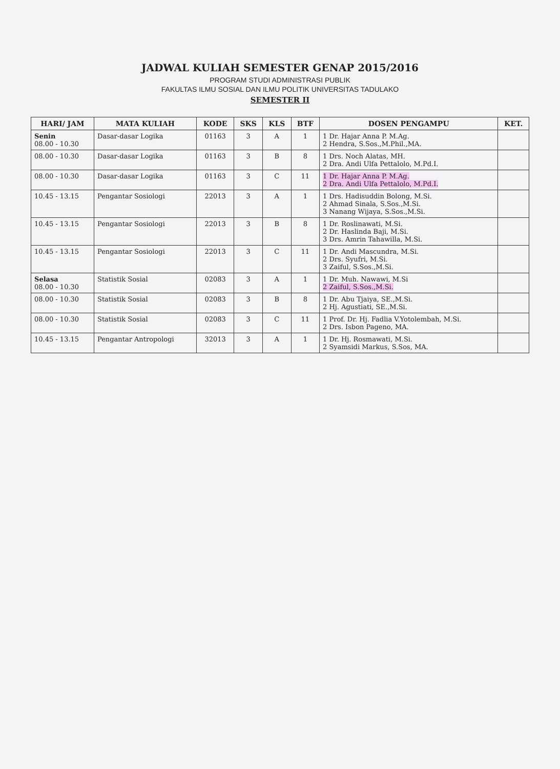JADWAL KULIAH SEMESTER GENAP 2015/2016
PROGRAM STUDI ADMINISTRASI PUBLIK
FAKULTAS ILMU SOSIAL DAN ILMU POLITIK UNIVERSITAS TADULAKO
SEMESTER II
| HARI/ JAM | MATA KULIAH | KODE | SKS | KLS | BTF | DOSEN PENGAMPU | KET. |
| --- | --- | --- | --- | --- | --- | --- | --- |
| Senin 08.00 - 10.30 | Dasar-dasar Logika | 01163 | 3 | A | 1 | 1 Dr. Hajar Anna P. M.Ag. 2 Hendra, S.Sos.,M.Phil.,MA. | |
| 08.00 - 10.30 | Dasar-dasar Logika | 01163 | 3 | B | 8 | 1 Drs. Noch Alatas, MH. 2 Dra. Andi Ulfa Pettalolo, M.Pd.I. | |
| 08.00 - 10.30 | Dasar-dasar Logika | 01163 | 3 | C | 11 | 1 Dr. Hajar Anna P. M.Ag. 2 Dra. Andi Ulfa Pettalolo, M.Pd.I. | |
| 10.45 - 13.15 | Pengantar Sosiologi | 22013 | 3 | A | 1 | 1 Drs. Hadisuddin Bolong, M.Si. 2 Ahmad Sinala, S.Sos.,M.Si. 3 Nanang Wijaya, S.Sos.,M.Si. | |
| 10.45 - 13.15 | Pengantar Sosiologi | 22013 | 3 | B | 8 | 1 Dr. Roslinawati, M.Si. 2 Dr. Haslinda Baji, M.Si. 3 Drs. Amrin Tahawilla, M.Si. | |
| 10.45 - 13.15 | Pengantar Sosiologi | 22013 | 3 | C | 11 | 1 Dr. Andi Mascundra, M.Si. 2 Drs. Syufri, M.Si. 3 Zaiful, S.Sos.,M.Si. | |
| Selasa 08.00 - 10.30 | Statistik Sosial | 02083 | 3 | A | 1 | 1 Dr. Muh. Nawawi, M.Si 2 Zaiful, S.Sos.,M.Si. | |
| 08.00 - 10.30 | Statistik Sosial | 02083 | 3 | B | 8 | 1 Dr. Abu Tjaiya, SE.,M.Si. 2 Hj. Agustiati, SE.,M.Si. | |
| 08.00 - 10.30 | Statistik Sosial | 02083 | 3 | C | 11 | 1 Prof. Dr. Hj. Fadlia V.Yotolembah, M.Si. 2 Drs. Isbon Pageno, MA. | |
| 10.45 - 13.15 | Pengantar Antropologi | 32013 | 3 | A | 1 | 1 Dr. Hj. Rosmawati, M.Si. 2 Syamsidi Markus, S.Sos, MA. | |